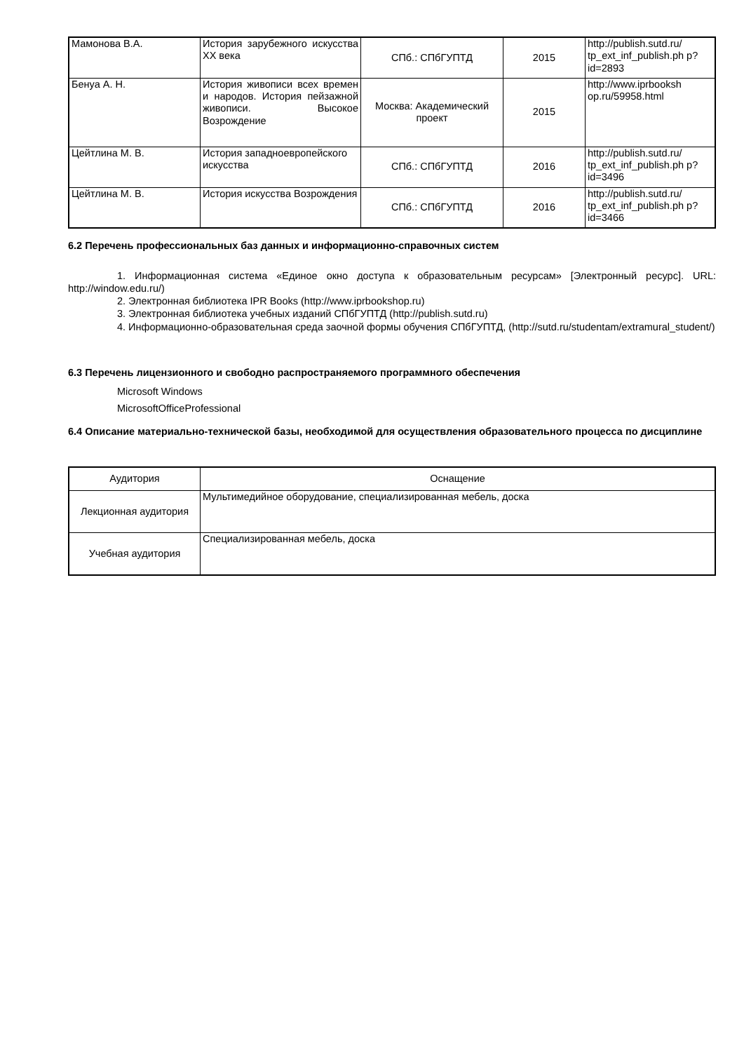| Мамонова В.А. | История зарубежного искусства ХХ века | СПб.: СПбГУПТД | 2015 | http://publish.sutd.ru/ tp_ext_inf_publish.ph p?id=2893 |
| Бенуа А. Н. | История живописи всех времен и народов. История пейзажной живописи. Высокое Возрождение | Москва: Академический проект | 2015 | http://www.iprbooksh op.ru/59958.html |
| Цейтлина М. В. | История западноевропейского искусства | СПб.: СПбГУПТД | 2016 | http://publish.sutd.ru/ tp_ext_inf_publish.ph p?id=3496 |
| Цейтлина М. В. | История искусства Возрождения | СПб.: СПбГУПТД | 2016 | http://publish.sutd.ru/ tp_ext_inf_publish.ph p?id=3466 |
6.2 Перечень профессиональных баз данных и информационно-справочных систем
1. Информационная система «Единое окно доступа к образовательным ресурсам» [Электронный ресурс]. URL: http://window.edu.ru/)
2. Электронная библиотека IPR Books (http://www.iprbookshop.ru)
3. Электронная библиотека учебных изданий СПбГУПТД (http://publish.sutd.ru)
4. Информационно-образовательная среда заочной формы обучения СПбГУПТД, (http://sutd.ru/studentam/extramural_student/)
6.3 Перечень лицензионного и свободно распространяемого программного обеспечения
Microsoft Windows
MicrosoftOfficeProfessional
6.4 Описание материально-технической базы, необходимой для осуществления образовательного процесса по дисциплине
| Аудитория | Оснащение |
| --- | --- |
| Лекционная аудитория | Мультимедийное оборудование, специализированная мебель, доска |
| Учебная аудитория | Специализированная мебель, доска |